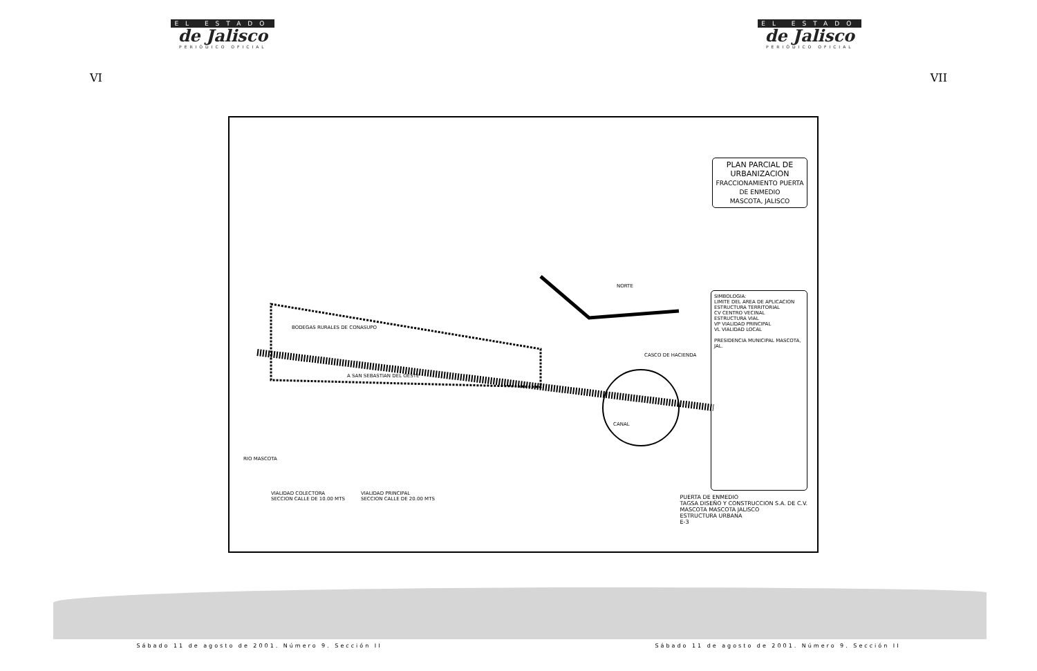VI
EL ESTADO
de Jalisco
PERIÓDICO OFICIAL
EL ESTADO
de Jalisco
PERIÓDICO OFICIAL
VII
BODEGAS RURALES DE CONASUPO
A SAN SEBASTIAN DEL OESTE
RIO MASCOTA
CANAL
NORTE
CASCO DE HACIENDA
VIALIDAD COLECTORA
SECCION CALLE DE 10.00 MTS
VIALIDAD PRINCIPAL
SECCION CALLE DE 20.00 MTS
PLAN PARCIAL DE URBANIZACION
FRACCIONAMIENTO PUERTA DE ENMEDIO
MASCOTA, JALISCO
SIMBOLOGIA:
LIMITE DEL AREA DE APLICACION
ESTRUCTURA TERRITORIAL
CV CENTRO VECINAL
ESTRUCTURA VIAL
VP VIALIDAD PRINCIPAL
VL VIALIDAD LOCAL
PRESIDENCIA MUNICIPAL MASCOTA, JAL.
PUERTA DE ENMEDIO
TAGSA DISEÑO Y CONSTRUCCION S.A. DE C.V.
MASCOTA MASCOTA JALISCO
ESTRUCTURA URBANA
E-3
Sábado 11 de agosto de 2001. Número 9. Sección II Sábado 11 de agosto de 2001. Número 9. Sección II